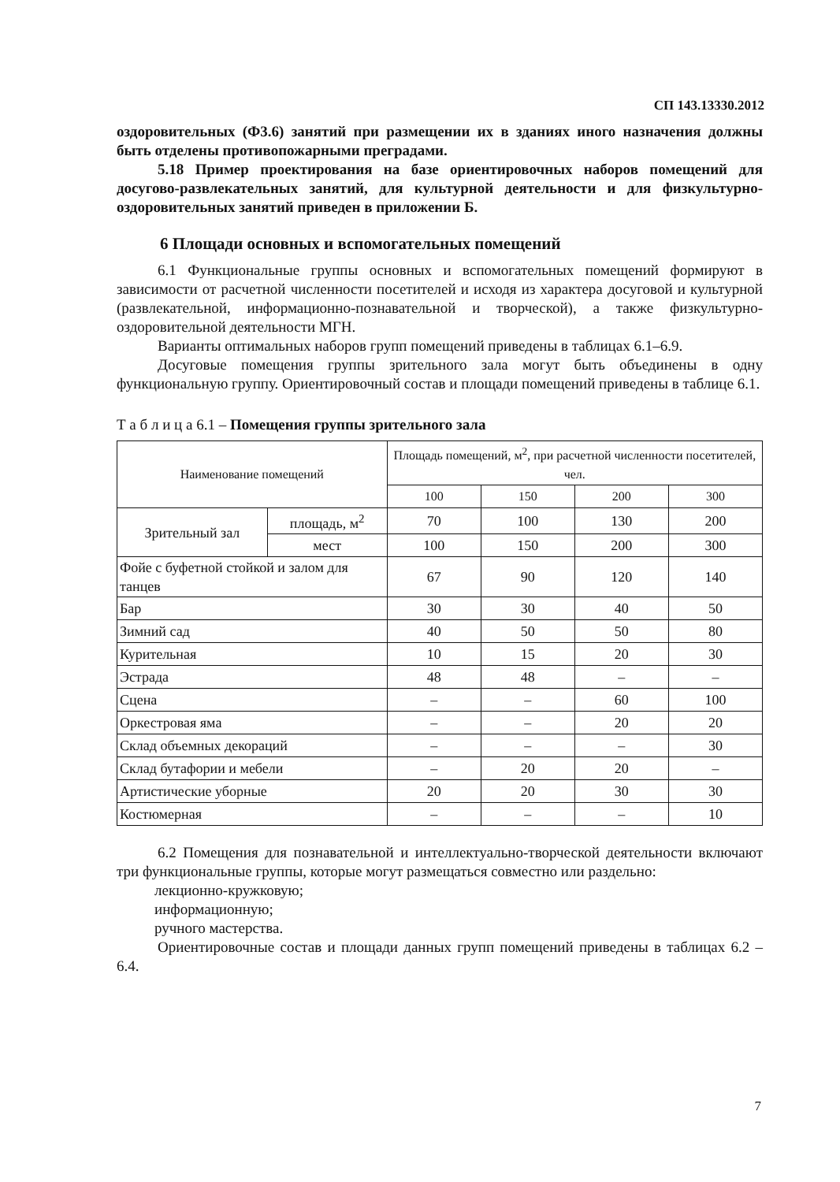СП 143.13330.2012
оздоровительных (Ф3.6) занятий при размещении их в зданиях иного назначения должны быть отделены противопожарными преградами.
5.18 Пример проектирования на базе ориентировочных наборов помещений для досугово-развлекательных занятий, для культурной деятельности и для физкультурно-оздоровительных занятий приведен в приложении Б.
6 Площади основных и вспомогательных помещений
6.1 Функциональные группы основных и вспомогательных помещений формируют в зависимости от расчетной численности посетителей и исходя из характера досуговой и культурной (развлекательной, информационно-познавательной и творческой), а также физкультурно-оздоровительной деятельности МГН.
Варианты оптимальных наборов групп помещений приведены в таблицах 6.1–6.9.
Досуговые помещения группы зрительного зала могут быть объединены в одну функциональную группу. Ориентировочный состав и площади помещений приведены в таблице 6.1.
Т а б л и ц а 6.1 – Помещения группы зрительного зала
| Наименование помещений | | Площадь помещений, м<sup>2</sup>, при расчетной численности посетителей, чел. | | | |
| --- | --- | --- | --- | --- | --- |
| | | 100 | 150 | 200 | 300 |
| Зрительный зал | площадь, м<sup>2</sup> | 70 | 100 | 130 | 200 |
| | мест | 100 | 150 | 200 | 300 |
| Фойе с буфетной стойкой и залом для танцев | | 67 | 90 | 120 | 140 |
| Бар | | 30 | 30 | 40 | 50 |
| Зимний сад | | 40 | 50 | 50 | 80 |
| Курительная | | 10 | 15 | 20 | 30 |
| Эстрада | | 48 | 48 | – | – |
| Сцена | | – | – | 60 | 100 |
| Оркестровая яма | | – | – | 20 | 20 |
| Склад объемных декораций | | – | – | – | 30 |
| Склад бутафории и мебели | | – | 20 | 20 | – |
| Артистические уборные | | 20 | 20 | 30 | 30 |
| Костюмерная | | – | – | – | 10 |
6.2 Помещения для познавательной и интеллектуально-творческой деятельности включают три функциональные группы, которые могут размещаться совместно или раздельно:
лекционно-кружковую;
информационную;
ручного мастерства.
Ориентировочные состав и площади данных групп помещений приведены в таблицах 6.2 – 6.4.
7